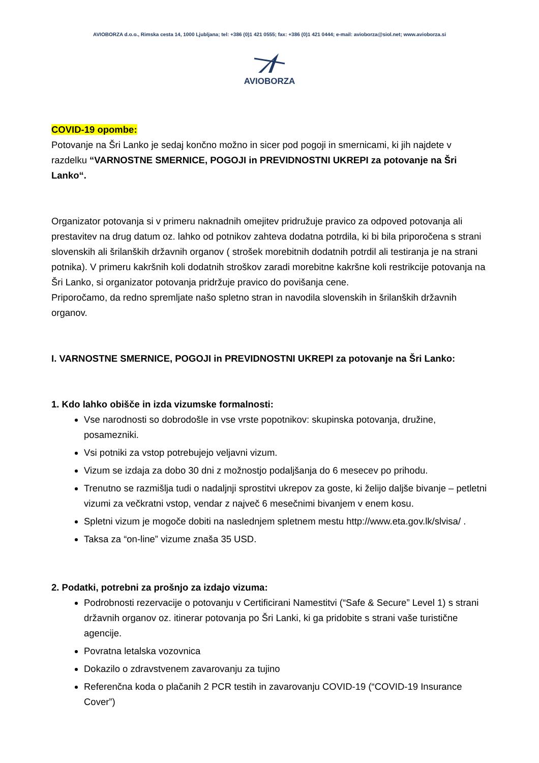AVIOBORZA d.o.o., Rimska cesta 14, 1000 Ljubljana; tel: +386 (0)1 421 0555; fax: +386 (0)1 421 0444; e-mail: avioborza@siol.net; www.avioborza.si
AVIOBORZA
COVID-19 opombe:
Potovanje na Šri Lanko je sedaj končno možno in sicer pod pogoji in smernicami, ki jih najdete v razdelku “VARNOSTNE SMERNICE, POGOJI in PREVIDNOSTNI UKREPI za potovanje na Šri Lanko“.
Organizator potovanja si v primeru naknadnih omejitev pridružuje pravico za odpoved potovanja ali prestavitev na drug datum oz. lahko od potnikov zahteva dodatna potrdila, ki bi bila priporočena s strani slovenskih ali šrilanških državnih organov ( strošek morebitnih dodatnih potrdil ali testiranja je na strani potnika). V primeru kakršnih koli dodatnih stroškov zaradi morebitne kakršne koli restrikcije potovanja na Šri Lanko, si organizator potovanja pridržuje pravico do povišanja cene.
Priporočamo, da redno spremljate našo spletno stran in navodila slovenskih in šrilanških državnih organov.
I. VARNOSTNE SMERNICE, POGOJI in PREVIDNOSTNI UKREPI za potovanje na Šri Lanko:
1. Kdo lahko obišče in izda vizumske formalnosti:
Vse narodnosti so dobrodošle in vse vrste popotnikov: skupinska potovanja, družine, posamezniki.
Vsi potniki za vstop potrebujejo veljavni vizum.
Vizum se izdaja za dobo 30 dni z možnostjo podaljšanja do 6 mesecev po prihodu.
Trenutno se razmišlja tudi o nadaljnji sprostitvi ukrepov za goste, ki želijo daljše bivanje – petletni vizumi za večkratni vstop, vendar z največ 6 mesečnimi bivanjem v enem kosu.
Spletni vizum je mogoče dobiti na naslednjem spletnem mestu http://www.eta.gov.lk/slvisa/ .
Taksa za “on-line” vizume znaša 35 USD.
2. Podatki, potrebni za prošnjo za izdajo vizuma:
Podrobnosti rezervacije o potovanju v Certificirani Namestitvi (“Safe & Secure” Level 1) s strani državnih organov oz. itinerar potovanja po Šri Lanki, ki ga pridobite s strani vaše turistične agencije.
Povratna letalska vozovnica
Dokazilo o zdravstvenem zavarovanju za tujino
Referenčna koda o plačanih 2 PCR testih in zavarovanju COVID-19 (“COVID-19 Insurance Cover”)